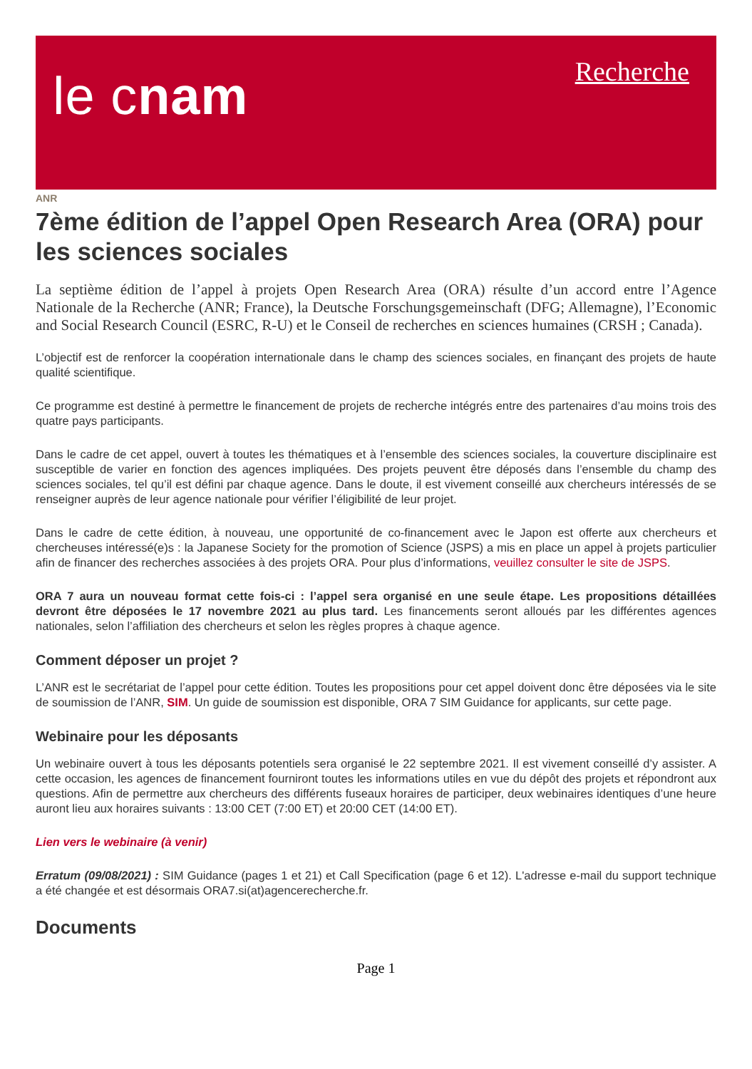le cnam
Recherche
ANR
7ème édition de l’appel Open Research Area (ORA) pour les sciences sociales
La septième édition de l’appel à projets Open Research Area (ORA) résulte d’un accord entre l’Agence Nationale de la Recherche (ANR; France), la Deutsche Forschungsgemeinschaft (DFG; Allemagne), l’Economic and Social Research Council (ESRC, R-U) et le Conseil de recherches en sciences humaines (CRSH ; Canada).
L’objectif est de renforcer la coopération internationale dans le champ des sciences sociales, en finançant des projets de haute qualité scientifique.
Ce programme est destiné à permettre le financement de projets de recherche intégrés entre des partenaires d’au moins trois des quatre pays participants.
Dans le cadre de cet appel, ouvert à toutes les thématiques et à l’ensemble des sciences sociales, la couverture disciplinaire est susceptible de varier en fonction des agences impliquées. Des projets peuvent être déposés dans l’ensemble du champ des sciences sociales, tel qu’il est défini par chaque agence. Dans le doute, il est vivement conseillé aux chercheurs intéressés de se renseigner auprès de leur agence nationale pour vérifier l’éligibilité de leur projet.
Dans le cadre de cette édition, à nouveau, une opportunité de co-financement avec le Japon est offerte aux chercheurs et chercheuses intéressé(e)s : la Japanese Society for the promotion of Science (JSPS) a mis en place un appel à projets particulier afin de financer des recherches associées à des projets ORA. Pour plus d’informations, veuillez consulter le site de JSPS.
ORA 7 aura un nouveau format cette fois-ci : l’appel sera organisé en une seule étape. Les propositions détaillées devront être déposées le 17 novembre 2021 au plus tard. Les financements seront alloués par les différentes agences nationales, selon l’affiliation des chercheurs et selon les règles propres à chaque agence.
Comment déposer un projet ?
L’ANR est le secrétariat de l’appel pour cette édition. Toutes les propositions pour cet appel doivent donc être déposées via le site de soumission de l’ANR, SIM. Un guide de soumission est disponible, ORA 7 SIM Guidance for applicants, sur cette page.
Webinaire pour les déposants
Un webinaire ouvert à tous les déposants potentiels sera organisé le 22 septembre 2021. Il est vivement conseillé d’y assister. A cette occasion, les agences de financement fourniront toutes les informations utiles en vue du dépôt des projets et répondront aux questions. Afin de permettre aux chercheurs des différents fuseaux horaires de participer, deux webinaires identiques d’une heure auront lieu aux horaires suivants : 13:00 CET (7:00 ET) et 20:00 CET (14:00 ET).
Lien vers le webinaire (à venir)
Erratum (09/08/2021) : SIM Guidance (pages 1 et 21) et Call Specification (page 6 et 12). L'adresse e-mail du support technique a été changée et est désormais ORA7.si(at)agencerecherche.fr.
Documents
Page 1